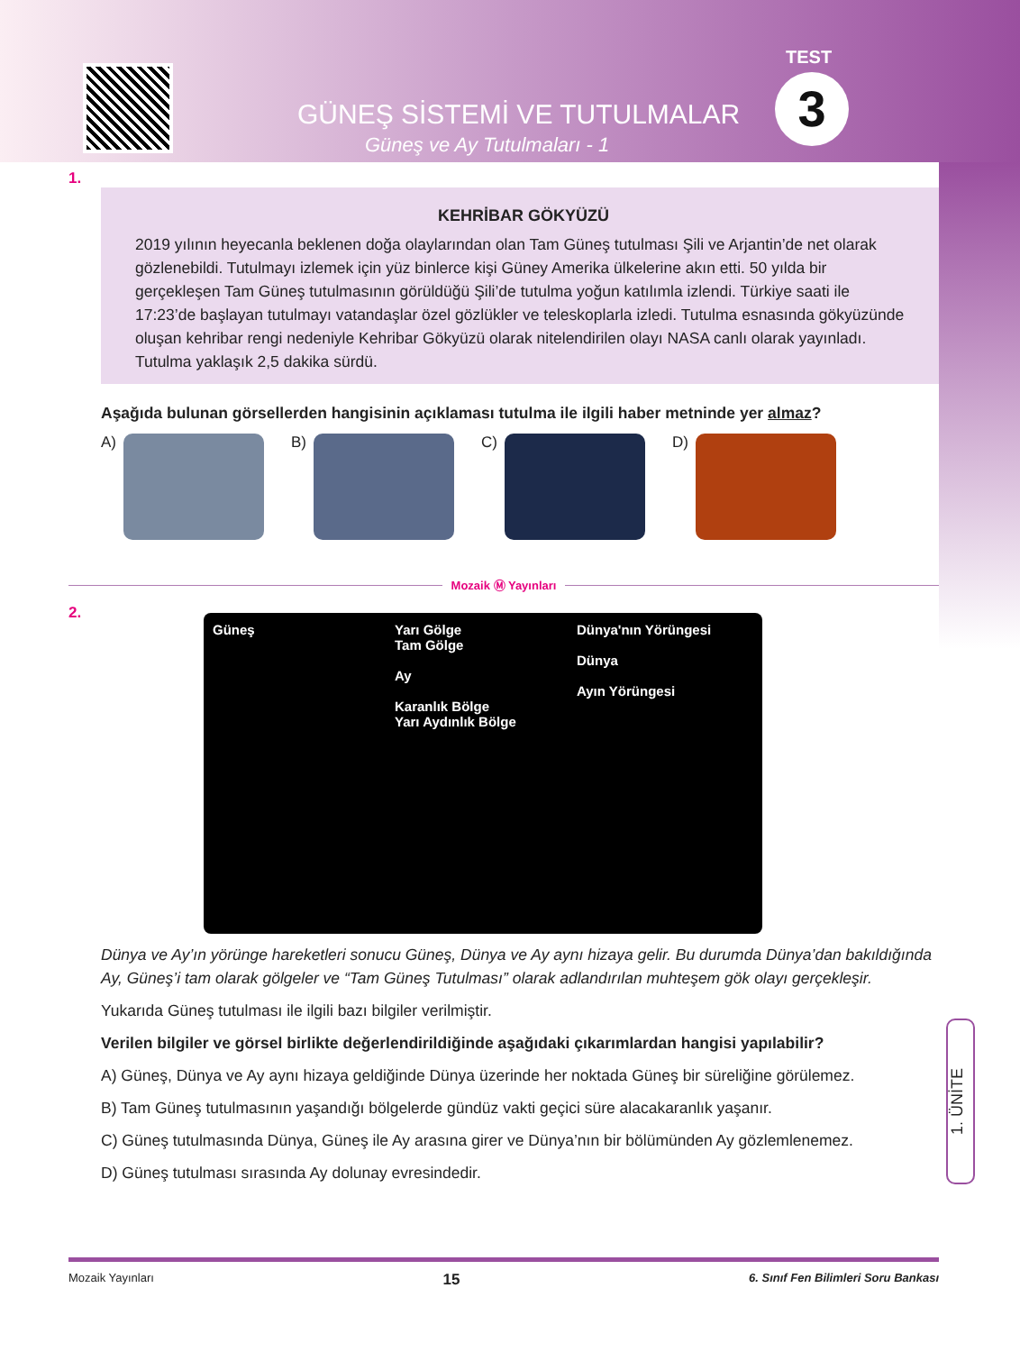GÜNEŞ SİSTEMİ VE TUTULMALAR
Güneş ve Ay Tutulmaları - 1
TEST
3
1.
KEHRİBAR GÖKYÜZÜ
2019 yılının heyecanla beklenen doğa olaylarından olan Tam Güneş tutulması Şili ve Arjantin’de net olarak gözlenebildi. Tutulmayı izlemek için yüz binlerce kişi Güney Amerika ülkelerine akın etti. 50 yılda bir gerçekleşen Tam Güneş tutulmasının görüldüğü Şili’de tutulma yoğun katılımla izlendi. Türkiye saati ile 17:23’de başlayan tutulmayı vatandaşlar özel gözlükler ve teleskoplarla izledi. Tutulma esnasında gökyüzünde oluşan kehribar rengi nedeniyle Kehribar Gökyüzü olarak nitelendirilen olayı NASA canlı olarak yayınladı. Tutulma yaklaşık 2,5 dakika sürdü.
Aşağıda bulunan görsellerden hangisinin açıklaması tutulma ile ilgili haber metninde yer almaz?
A) B) C) D)
Mozaik Ⓜ Yayınları
2.
Güneş
Yarı Gölge
Tam Gölge
Ay
Karanlık Bölge
Yarı Aydınlık Bölge
Dünya'nın Yörüngesi
Dünya
Ayın Yörüngesi
Dünya ve Ay’ın yörünge hareketleri sonucu Güneş, Dünya ve Ay aynı hizaya gelir. Bu durumda Dünya’dan bakıldığında Ay, Güneş’i tam olarak gölgeler ve “Tam Güneş Tutulması” olarak adlandırılan muhteşem gök olayı gerçekleşir.
Yukarıda Güneş tutulması ile ilgili bazı bilgiler verilmiştir.
Verilen bilgiler ve görsel birlikte değerlendirildiğinde aşağıdaki çıkarımlardan hangisi yapılabilir?
A) Güneş, Dünya ve Ay aynı hizaya geldiğinde Dünya üzerinde her noktada Güneş bir süreliğine görülemez.
B) Tam Güneş tutulmasının yaşandığı bölgelerde gündüz vakti geçici süre alacakaranlık yaşanır.
C) Güneş tutulmasında Dünya, Güneş ile Ay arasına girer ve Dünya’nın bir bölümünden Ay gözlemlenemez.
D) Güneş tutulması sırasında Ay dolunay evresindedir.
1. ÜNİTE
Mozaik Yayınları 15 6. Sınıf Fen Bilimleri Soru Bankası